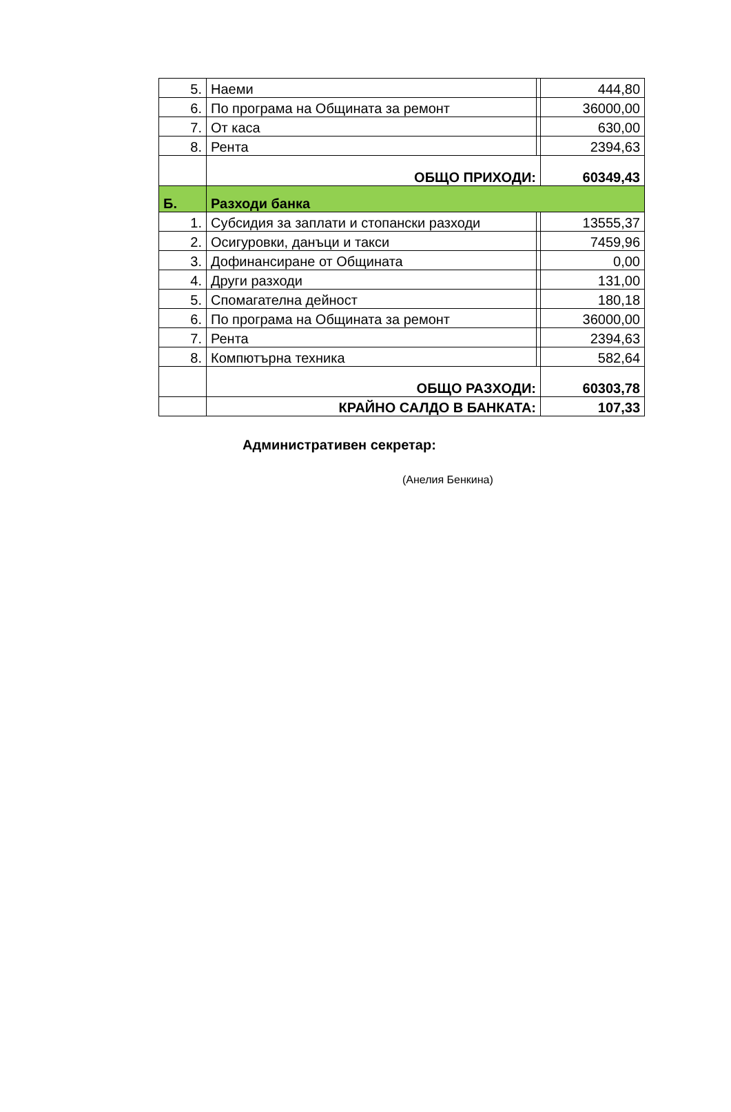| 5. | Наеми | | 444,80 |
| 6. | По програма на Общината за ремонт | | 36000,00 |
| 7. | От каса | | 630,00 |
| 8. | Рента | | 2394,63 |
| | ОБЩО ПРИХОДИ: | | 60349,43 |
| Б. | Разходи банка | | |
| 1. | Субсидия за заплати и стопански разходи | | 13555,37 |
| 2. | Осигуровки, данъци и такси | | 7459,96 |
| 3. | Дофинансиране от Общината | | 0,00 |
| 4. | Други разходи | | 131,00 |
| 5. | Спомагателна дейност | | 180,18 |
| 6. | По програма на Общината за ремонт | | 36000,00 |
| 7. | Рента | | 2394,63 |
| 8. | Компютърна техника | | 582,64 |
| | ОБЩО РАЗХОДИ: | | 60303,78 |
| | КРАЙНО САЛДО В БАНКАТА: | | 107,33 |
Административен секретар:
(Анелия Бенкина)